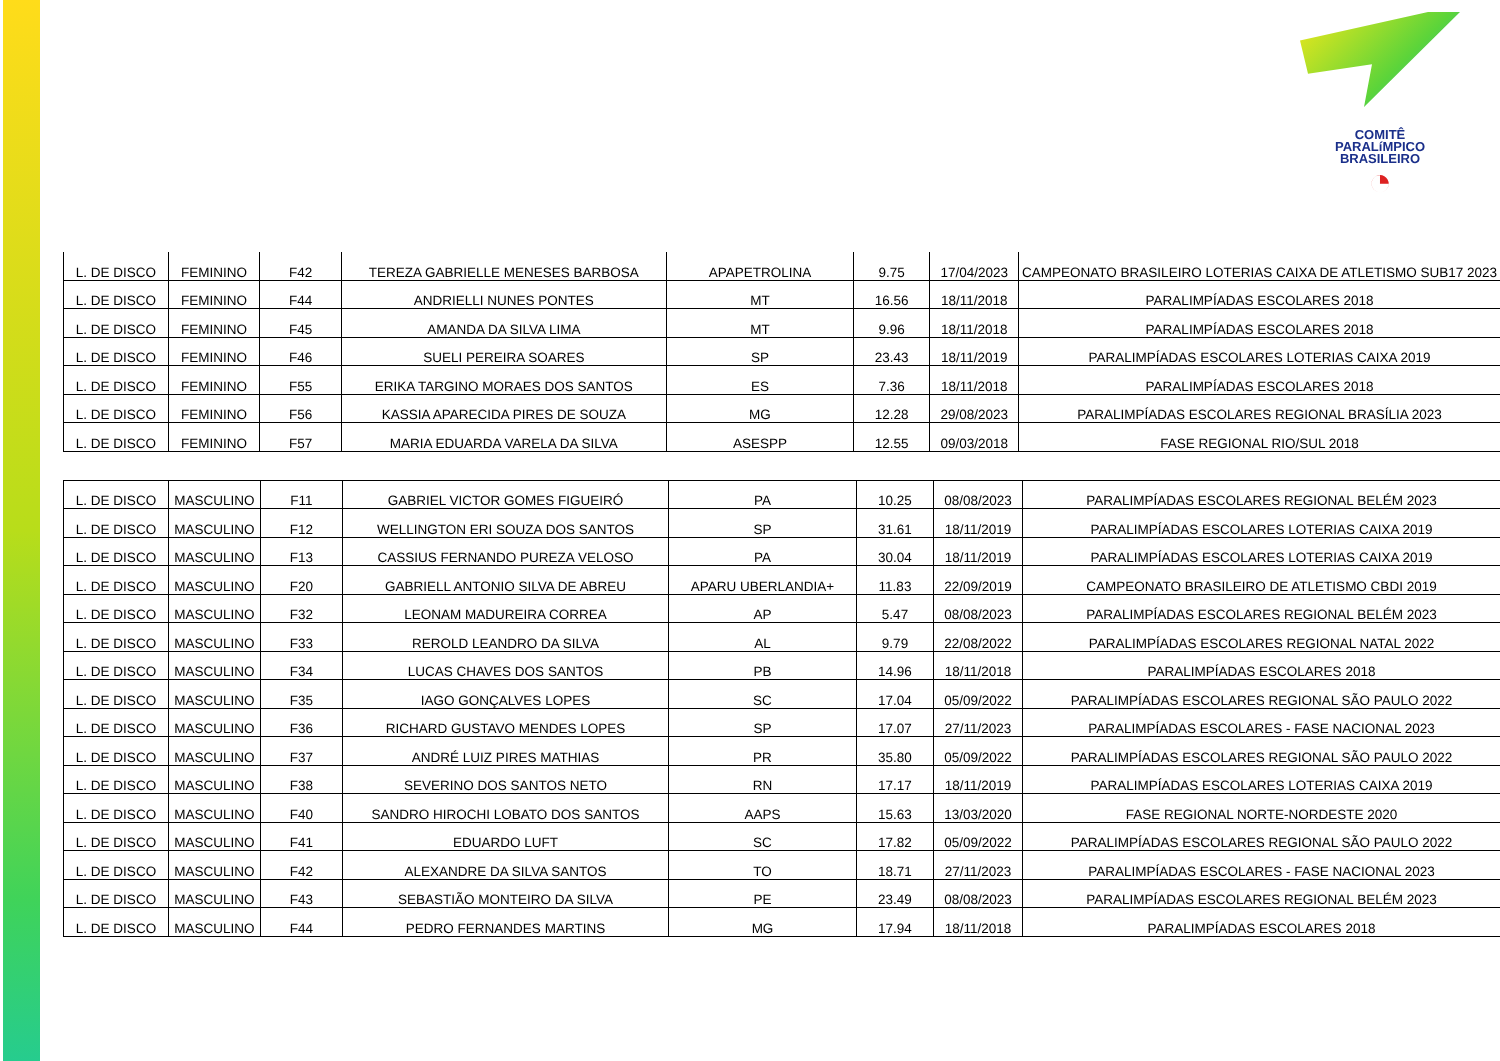COMITÊ
PARALíMPICO
BRASILEIRO
◔
| L. DE DISCO | FEMININO | F42 | TEREZA GABRIELLE MENESES BARBOSA | APAPETROLINA | 9.75 | 17/04/2023 | CAMPEONATO BRASILEIRO LOTERIAS CAIXA DE ATLETISMO SUB17 2023 |
| L. DE DISCO | FEMININO | F44 | ANDRIELLI NUNES PONTES | MT | 16.56 | 18/11/2018 | PARALIMPÍADAS ESCOLARES 2018 |
| L. DE DISCO | FEMININO | F45 | AMANDA DA SILVA LIMA | MT | 9.96 | 18/11/2018 | PARALIMPÍADAS ESCOLARES 2018 |
| L. DE DISCO | FEMININO | F46 | SUELI PEREIRA SOARES | SP | 23.43 | 18/11/2019 | PARALIMPÍADAS ESCOLARES LOTERIAS CAIXA 2019 |
| L. DE DISCO | FEMININO | F55 | ERIKA TARGINO MORAES DOS SANTOS | ES | 7.36 | 18/11/2018 | PARALIMPÍADAS ESCOLARES 2018 |
| L. DE DISCO | FEMININO | F56 | KASSIA APARECIDA PIRES DE SOUZA | MG | 12.28 | 29/08/2023 | PARALIMPÍADAS ESCOLARES REGIONAL BRASÍLIA 2023 |
| L. DE DISCO | FEMININO | F57 | MARIA EDUARDA VARELA DA SILVA | ASESPP | 12.55 | 09/03/2018 | FASE REGIONAL RIO/SUL 2018 |
| L. DE DISCO | MASCULINO | F11 | GABRIEL VICTOR GOMES FIGUEIRÓ | PA | 10.25 | 08/08/2023 | PARALIMPÍADAS ESCOLARES REGIONAL BELÉM 2023 |
| L. DE DISCO | MASCULINO | F12 | WELLINGTON ERI SOUZA DOS SANTOS | SP | 31.61 | 18/11/2019 | PARALIMPÍADAS ESCOLARES LOTERIAS CAIXA 2019 |
| L. DE DISCO | MASCULINO | F13 | CASSIUS FERNANDO PUREZA VELOSO | PA | 30.04 | 18/11/2019 | PARALIMPÍADAS ESCOLARES LOTERIAS CAIXA 2019 |
| L. DE DISCO | MASCULINO | F20 | GABRIELL ANTONIO SILVA DE ABREU | APARU UBERLANDIA+ | 11.83 | 22/09/2019 | CAMPEONATO BRASILEIRO DE ATLETISMO CBDI 2019 |
| L. DE DISCO | MASCULINO | F32 | LEONAM MADUREIRA CORREA | AP | 5.47 | 08/08/2023 | PARALIMPÍADAS ESCOLARES REGIONAL BELÉM 2023 |
| L. DE DISCO | MASCULINO | F33 | REROLD LEANDRO DA SILVA | AL | 9.79 | 22/08/2022 | PARALIMPÍADAS ESCOLARES REGIONAL NATAL 2022 |
| L. DE DISCO | MASCULINO | F34 | LUCAS CHAVES DOS SANTOS | PB | 14.96 | 18/11/2018 | PARALIMPÍADAS ESCOLARES 2018 |
| L. DE DISCO | MASCULINO | F35 | IAGO GONÇALVES LOPES | SC | 17.04 | 05/09/2022 | PARALIMPÍADAS ESCOLARES REGIONAL SÃO PAULO 2022 |
| L. DE DISCO | MASCULINO | F36 | RICHARD GUSTAVO MENDES LOPES | SP | 17.07 | 27/11/2023 | PARALIMPÍADAS ESCOLARES - FASE NACIONAL 2023 |
| L. DE DISCO | MASCULINO | F37 | ANDRÉ LUIZ PIRES MATHIAS | PR | 35.80 | 05/09/2022 | PARALIMPÍADAS ESCOLARES REGIONAL SÃO PAULO 2022 |
| L. DE DISCO | MASCULINO | F38 | SEVERINO DOS SANTOS NETO | RN | 17.17 | 18/11/2019 | PARALIMPÍADAS ESCOLARES LOTERIAS CAIXA 2019 |
| L. DE DISCO | MASCULINO | F40 | SANDRO HIROCHI LOBATO DOS SANTOS | AAPS | 15.63 | 13/03/2020 | FASE REGIONAL NORTE-NORDESTE 2020 |
| L. DE DISCO | MASCULINO | F41 | EDUARDO LUFT | SC | 17.82 | 05/09/2022 | PARALIMPÍADAS ESCOLARES REGIONAL SÃO PAULO 2022 |
| L. DE DISCO | MASCULINO | F42 | ALEXANDRE DA SILVA SANTOS | TO | 18.71 | 27/11/2023 | PARALIMPÍADAS ESCOLARES - FASE NACIONAL 2023 |
| L. DE DISCO | MASCULINO | F43 | SEBASTIÃO MONTEIRO DA SILVA | PE | 23.49 | 08/08/2023 | PARALIMPÍADAS ESCOLARES REGIONAL BELÉM 2023 |
| L. DE DISCO | MASCULINO | F44 | PEDRO FERNANDES MARTINS | MG | 17.94 | 18/11/2018 | PARALIMPÍADAS ESCOLARES 2018 |